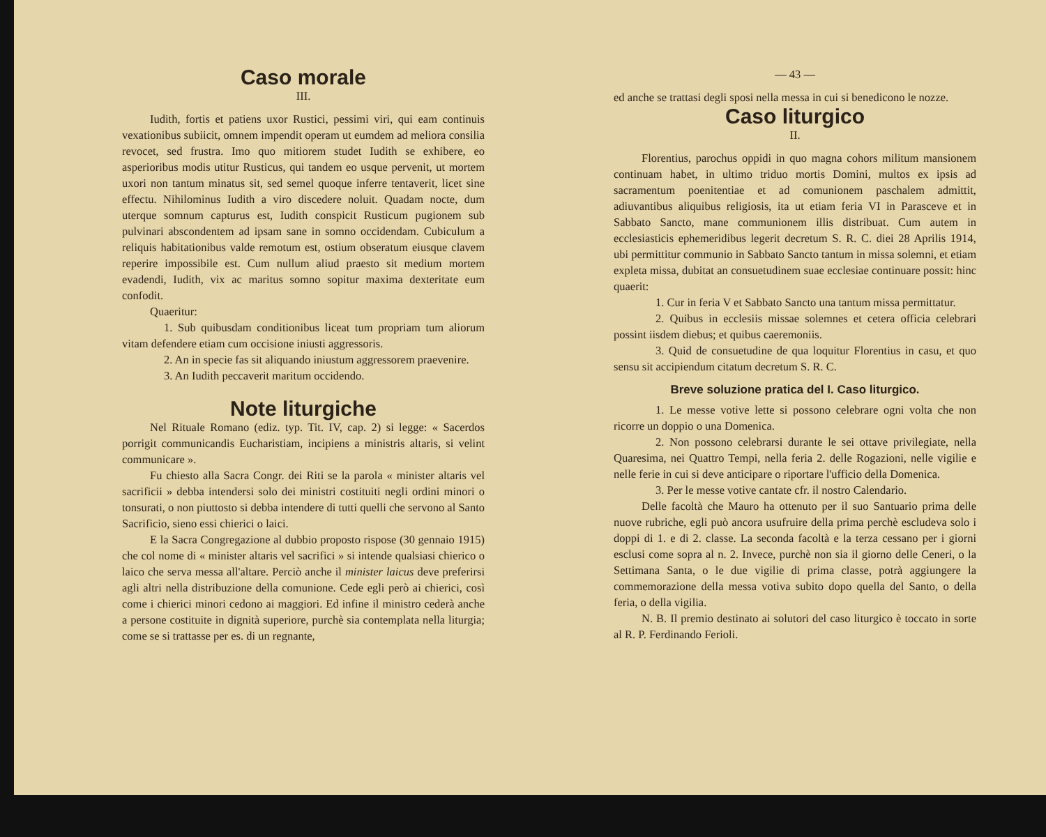Caso morale
III.
Iudith, fortis et patiens uxor Rustici, pessimi viri, qui eam continuis vexationibus subiicit, omnem impendit operam ut eumdem ad meliora consilia revocet, sed frustra. Imo quo mitiorem studet Iudith se exhibere, eo asperioribus modis utitur Rusticus, qui tandem eo usque pervenit, ut mortem uxori non tantum minatus sit, sed semel quoque inferre tentaverit, licet sine effectu. Nihilominus Iudith a viro discedere noluit. Quadam nocte, dum uterque somnum capturus est, Iudith conspicit Rusticum pugionem sub pulvinari abscondentem ad ipsam sane in somno occidendam. Cubiculum a reliquis habitationibus valde remotum est, ostium obseratum eiusque clavem reperire impossibile est. Cum nullum aliud praesto sit medium mortem evadendi, Iudith, vix ac maritus somno sopitur maxima dexteritate eum confodit.
Quaeritur:
1. Sub quibusdam conditionibus liceat tum propriam tum aliorum vitam defendere etiam cum occisione iniusti aggressoris.
2. An in specie fas sit aliquando iniustum aggressorem praevenire.
3. An Iudith peccaverit maritum occidendo.
Note liturgiche
Nel Rituale Romano (ediz. typ. Tit. IV, cap. 2) si legge: « Sacerdos porrigit communicandis Eucharistiam, incipiens a ministris altaris, si velint communicare ».
Fu chiesto alla Sacra Congr. dei Riti se la parola « minister altaris vel sacrificii » debba intendersi solo dei ministri costituiti negli ordini minori o tonsurati, o non piuttosto si debba intendere di tutti quelli che servono al Santo Sacrificio, sieno essi chierici o laici.
E la Sacra Congregazione al dubbio proposto rispose (30 gennaio 1915) che col nome di « minister altaris vel sacrifici » si intende qualsiasi chierico o laico che serva messa all'altare. Perciò anche il minister laicus deve preferirsi agli altri nella distribuzione della comunione. Cede egli però ai chierici, così come i chierici minori cedono ai maggiori. Ed infine il ministro cederà anche a persone costituite in dignità superiore, purchè sia contemplata nella liturgia; come se si trattasse per es. di un regnante,
— 43 —
ed anche se trattasi degli sposi nella messa in cui si benedicono le nozze.
Caso liturgico
II.
Florentius, parochus oppidi in quo magna cohors militum mansionem continuam habet, in ultimo triduo mortis Domini, multos ex ipsis ad sacramentum poenitentiae et ad comunionem paschalem admittit, adiuvantibus aliquibus religiosis, ita ut etiam feria VI in Parasceve et in Sabbato Sancto, mane communionem illis distribuat. Cum autem in ecclesiasticis ephemeridibus legerit decretum S. R. C. diei 28 Aprilis 1914, ubi permittitur communio in Sabbato Sancto tantum in missa solemni, et etiam expleta missa, dubitat an consuetudinem suae ecclesiae continuare possit: hinc quaerit:
1. Cur in feria V et Sabbato Sancto una tantum missa permittatur.
2. Quibus in ecclesiis missae solemnes et cetera officia celebrari possint iisdem diebus; et quibus caeremoniis.
3. Quid de consuetudine de qua loquitur Florentius in casu, et quo sensu sit accipiendum citatum decretum S. R. C.
Breve soluzione pratica del I. Caso liturgico.
1. Le messe votive lette si possono celebrare ogni volta che non ricorre un doppio o una Domenica.
2. Non possono celebrarsi durante le sei ottave privilegiate, nella Quaresima, nei Quattro Tempi, nella feria 2. delle Rogazioni, nelle vigilie e nelle ferie in cui si deve anticipare o riportare l'ufficio della Domenica.
3. Per le messe votive cantate cfr. il nostro Calendario.
Delle facoltà che Mauro ha ottenuto per il suo Santuario prima delle nuove rubriche, egli può ancora usufruire della prima perchè escludeva solo i doppi di 1. e di 2. classe. La seconda facoltà e la terza cessano per i giorni esclusi come sopra al n. 2. Invece, purchè non sia il giorno delle Ceneri, o la Settimana Santa, o le due vigilie di prima classe, potrà aggiungere la commemorazione della messa votiva subito dopo quella del Santo, o della feria, o della vigilia.
N. B. Il premio destinato ai solutori del caso liturgico è toccato in sorte al R. P. Ferdinando Ferioli.